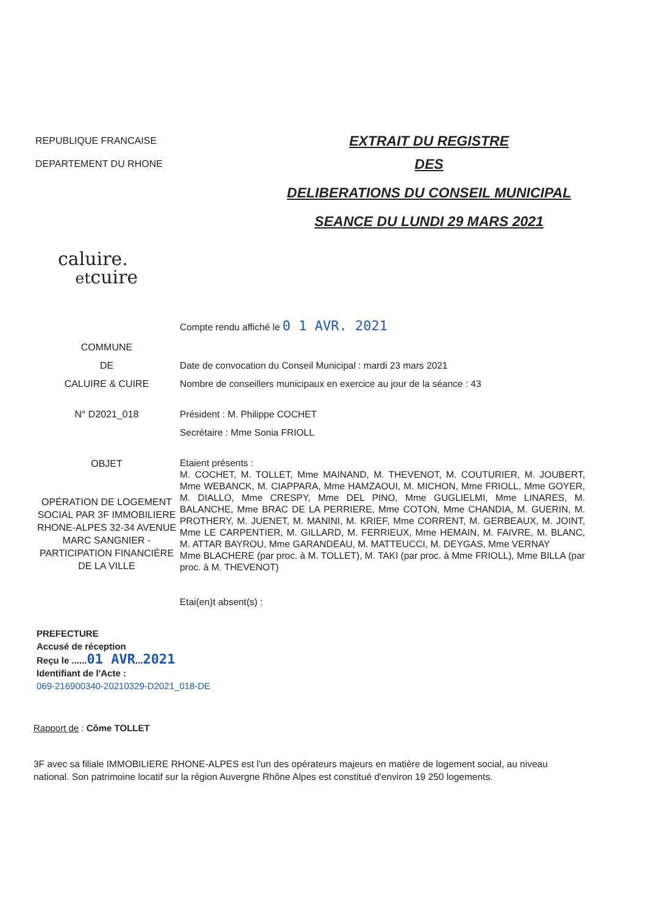REPUBLIQUE FRANCAISE
DEPARTEMENT DU RHONE
EXTRAIT DU REGISTRE
DES
DELIBERATIONS DU CONSEIL MUNICIPAL
SEANCE DU LUNDI 29 MARS 2021
caluire.
etcuire
Compte rendu affiché le 0 1 AVR. 2021
COMMUNE
DE
CALUIRE & CUIRE
Date de convocation du Conseil Municipal : mardi 23 mars 2021
Nombre de conseillers municipaux en exercice au jour de la séance : 43
N° D2021_018 Président : M. Philippe COCHET
Secrétaire : Mme Sonia FRIOLL
OBJET
OPÉRATION DE LOGEMENT SOCIAL PAR 3F IMMOBILIERE RHONE-ALPES 32-34 AVENUE MARC SANGNIER - PARTICIPATION FINANCIÈRE DE LA VILLE
Etaient présents :
M. COCHET, M. TOLLET, Mme MAINAND, M. THEVENOT, M. COUTURIER, M. JOUBERT, Mme WEBANCK, M. CIAPPARA, Mme HAMZAOUI, M. MICHON, Mme FRIOLL, Mme GOYER, M. DIALLO, Mme CRESPY, Mme DEL PINO, Mme GUGLIELMI, Mme LINARES, M. BALANCHE, Mme BRAC DE LA PERRIERE, Mme COTON, Mme CHANDIA, M. GUERIN, M. PROTHERY, M. JUENET, M. MANINI, M. KRIEF, Mme CORRENT, M. GERBEAUX, M. JOINT, Mme LE CARPENTIER, M. GILLARD, M. FERRIEUX, Mme HEMAIN, M. FAIVRE, M. BLANC, M. ATTAR BAYROU, Mme GARANDEAU, M. MATTEUCCI, M. DEYGAS, Mme VERNAY
Mme BLACHERE (par proc. à M. TOLLET), M. TAKI (par proc. à Mme FRIOLL), Mme BILLA (par proc. à M. THEVENOT)
Etai(en)t absent(s) :
PREFECTURE
Accusé de réception
Reçu le ......01 AVR...2021
Identifiant de l'Acte :
069-216900340-20210329-D2021_018-DE
Rapport de : Côme TOLLET
3F avec sa filiale IMMOBILIERE RHONE-ALPES est l'un des opérateurs majeurs en matière de logement social, au niveau national. Son patrimoine locatif sur la région Auvergne Rhône Alpes est constitué d'environ 19 250 logements.